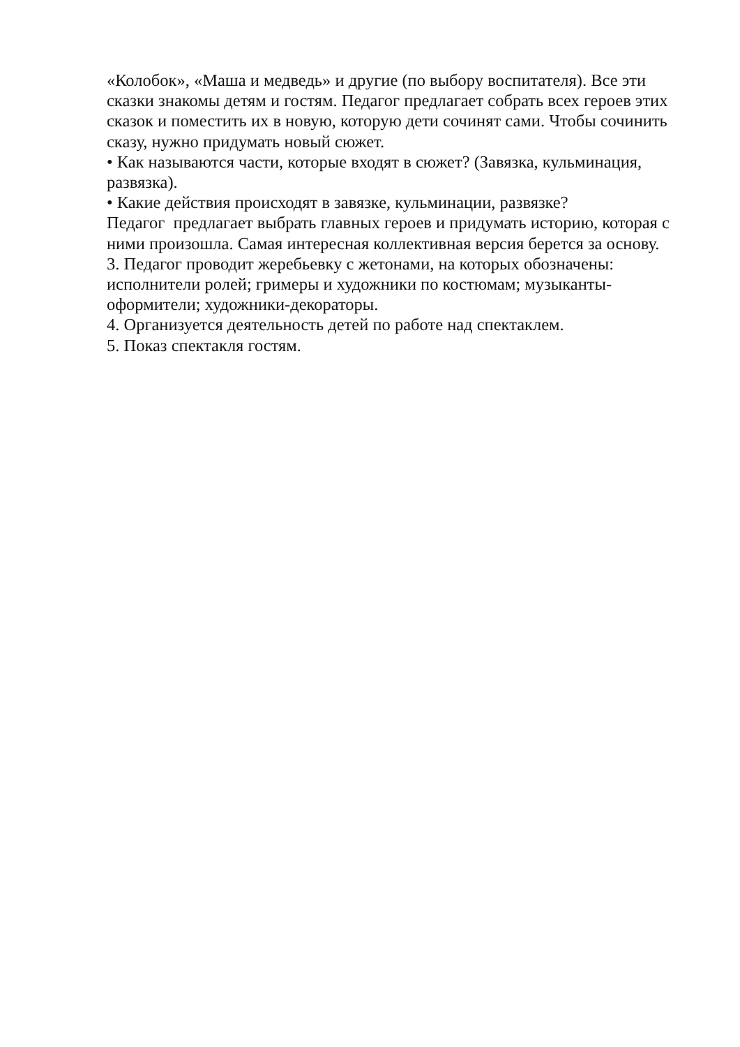«Колобок», «Маша и медведь» и другие (по выбору воспитателя). Все эти
сказки знакомы детям и гостям. Педагог предлагает собрать всех героев этих
сказок и поместить их в новую, которую дети сочинят сами. Чтобы сочинить
сказу, нужно придумать новый сюжет.
• Как называются части, которые входят в сюжет? (Завязка, кульминация,
развязка).
• Какие действия происходят в завязке, кульминации, развязке?
Педагог предлагает выбрать главных героев и придумать историю, которая с
ними произошла. Самая интересная коллективная версия берется за основу.
3. Педагог проводит жеребьевку с жетонами, на которых обозначены:
исполнители ролей; гримеры и художники по костюмам; музыканты-
оформители; художники-декораторы.
4. Организуется деятельность детей по работе над спектаклем.
5. Показ спектакля гостям.